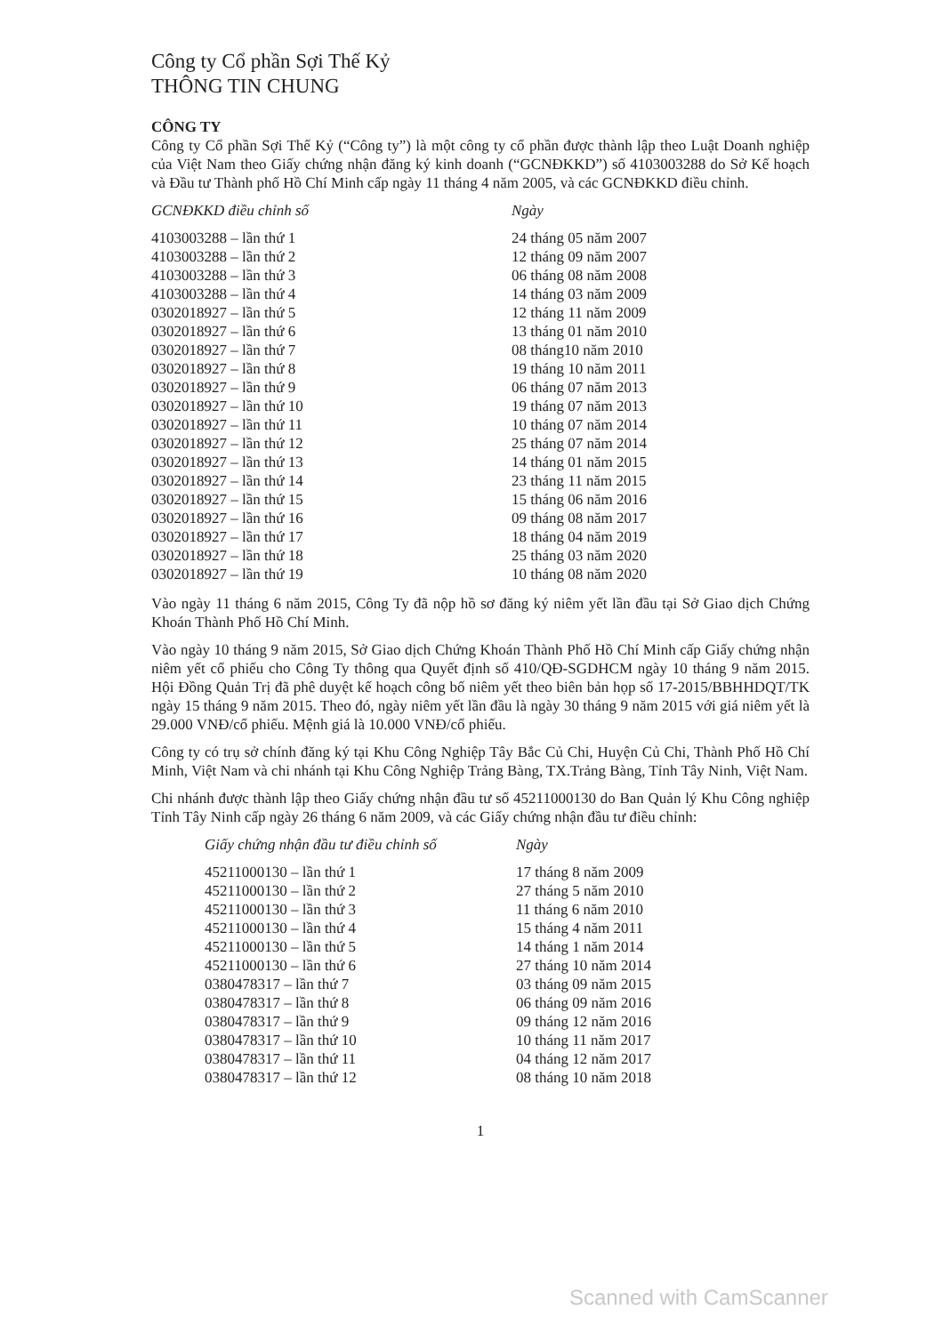Công ty Cổ phần Sợi Thế Kỷ
THÔNG TIN CHUNG
CÔNG TY
Công ty Cổ phần Sợi Thế Kỷ (“Công ty”) là một công ty cổ phần được thành lập theo Luật Doanh nghiệp của Việt Nam theo Giấy chứng nhận đăng ký kinh doanh (“GCNĐKKD”) số 4103003288 do Sở Kế hoạch và Đầu tư Thành phố Hồ Chí Minh cấp ngày 11 tháng 4 năm 2005, và các GCNĐKKD điều chỉnh.
| GCNĐKKD điều chỉnh số | Ngày |
| --- | --- |
| 4103003288 – lần thứ 1 | 24 tháng 05 năm 2007 |
| 4103003288 – lần thứ 2 | 12 tháng 09 năm 2007 |
| 4103003288 – lần thứ 3 | 06 tháng 08 năm 2008 |
| 4103003288 – lần thứ 4 | 14 tháng 03 năm 2009 |
| 0302018927 – lần thứ 5 | 12 tháng 11 năm 2009 |
| 0302018927 – lần thứ 6 | 13 tháng 01 năm 2010 |
| 0302018927 – lần thứ 7 | 08 tháng10 năm 2010 |
| 0302018927 – lần thứ 8 | 19 tháng 10 năm 2011 |
| 0302018927 – lần thứ 9 | 06 tháng 07 năm 2013 |
| 0302018927 – lần thứ 10 | 19 tháng 07 năm 2013 |
| 0302018927 – lần thứ 11 | 10 tháng 07 năm 2014 |
| 0302018927 – lần thứ 12 | 25 tháng 07 năm 2014 |
| 0302018927 – lần thứ 13 | 14 tháng 01 năm 2015 |
| 0302018927 – lần thứ 14 | 23 tháng 11 năm 2015 |
| 0302018927 – lần thứ 15 | 15 tháng 06 năm 2016 |
| 0302018927 – lần thứ 16 | 09 tháng 08 năm 2017 |
| 0302018927 – lần thứ 17 | 18 tháng 04 năm 2019 |
| 0302018927 – lần thứ 18 | 25 tháng 03 năm 2020 |
| 0302018927 – lần thứ 19 | 10 tháng 08 năm 2020 |
Vào ngày 11 tháng 6 năm 2015, Công Ty đã nộp hồ sơ đăng ký niêm yết lần đầu tại Sở Giao dịch Chứng Khoán Thành Phố Hồ Chí Minh.
Vào ngày 10 tháng 9 năm 2015, Sở Giao dịch Chứng Khoán Thành Phố Hồ Chí Minh cấp Giấy chứng nhận niêm yết cổ phiếu cho Công Ty thông qua Quyết định số 410/QĐ-SGDHCM ngày 10 tháng 9 năm 2015. Hội Đồng Quản Trị đã phê duyệt kế hoạch công bố niêm yết theo biên bản họp số 17-2015/BBHHDQT/TK ngày 15 tháng 9 năm 2015. Theo đó, ngày niêm yết lần đầu là ngày 30 tháng 9 năm 2015 với giá niêm yết là 29.000 VNĐ/cổ phiếu. Mệnh giá là 10.000 VNĐ/cổ phiếu.
Công ty có trụ sở chính đăng ký tại Khu Công Nghiệp Tây Bắc Củ Chi, Huyện Củ Chi, Thành Phố Hồ Chí Minh, Việt Nam và chi nhánh tại Khu Công Nghiệp Trảng Bàng, TX.Trảng Bàng, Tỉnh Tây Ninh, Việt Nam.
Chi nhánh được thành lập theo Giấy chứng nhận đầu tư số 45211000130 do Ban Quản lý Khu Công nghiệp Tỉnh Tây Ninh cấp ngày 26 tháng 6 năm 2009, và các Giấy chứng nhận đầu tư điều chỉnh:
| Giấy chứng nhận đầu tư điều chỉnh số | Ngày |
| --- | --- |
| 45211000130 – lần thứ 1 | 17 tháng 8 năm 2009 |
| 45211000130 – lần thứ 2 | 27 tháng 5 năm 2010 |
| 45211000130 – lần thứ 3 | 11 tháng 6 năm 2010 |
| 45211000130 – lần thứ 4 | 15 tháng 4 năm 2011 |
| 45211000130 – lần thứ 5 | 14 tháng 1 năm 2014 |
| 45211000130 – lần thứ 6 | 27 tháng 10 năm 2014 |
| 0380478317 – lần thứ 7 | 03 tháng 09 năm 2015 |
| 0380478317 – lần thứ 8 | 06 tháng 09 năm 2016 |
| 0380478317 – lần thứ 9 | 09 tháng 12 năm 2016 |
| 0380478317 – lần thứ 10 | 10 tháng 11 năm 2017 |
| 0380478317 – lần thứ 11 | 04 tháng 12 năm 2017 |
| 0380478317 – lần thứ 12 | 08 tháng 10 năm 2018 |
1
Scanned with CamScanner